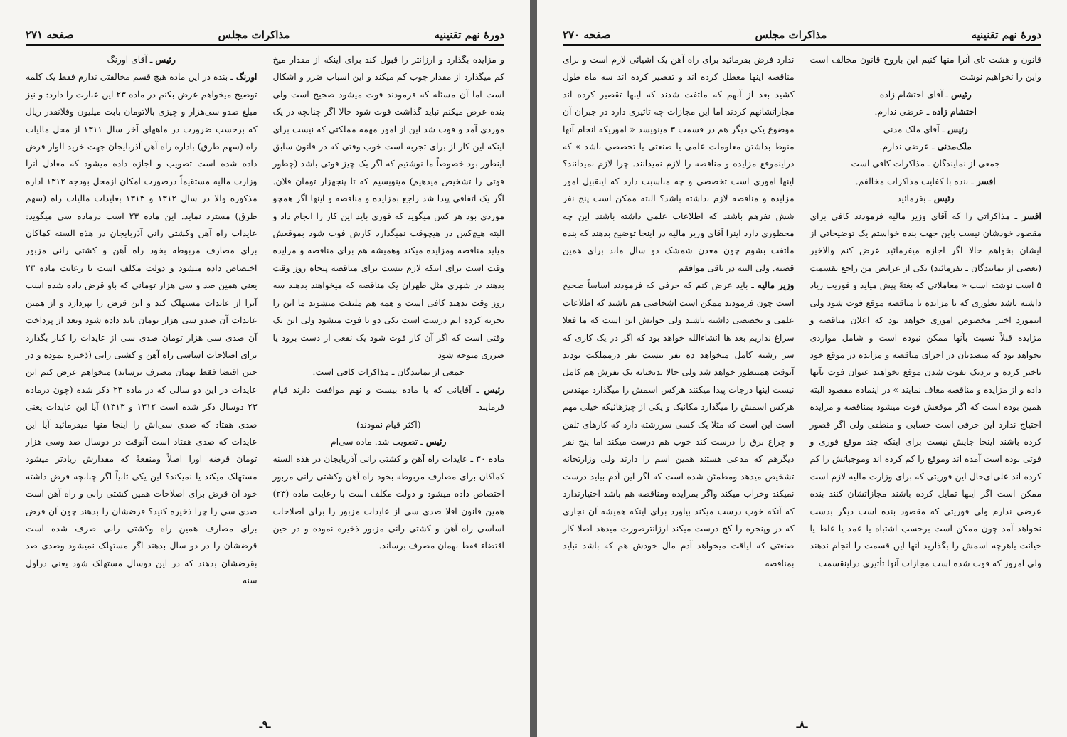دورهٔ نهم تقنینیه مذاکرات مجلس صفحه ۲۷۰
قانون و هشت تای آنرا منها کنیم این باروح قانون مخالف است واین را نخواهیم نوشت
رئیس ـ آقای احتشام زاده
احتشام زاده ـ عرضی ندارم.
رئیس ـ آقای ملک مدنی
ملک‌مدنی ـ عرضی ندارم.
جمعی از نمایندگان ـ مذاکرات کافی است
افسر ـ بنده با کفایت مذاکرات مخالفم.
رئیس ـ بفرمائید
افسر ـ مذاکراتی را که آقای وزیر مالیه فرمودند کافی برای مقصود خودشان نیست باین جهت بنده خواستم یک توضیحاتی از ایشان بخواهم حالا اگر اجازه میفرمائید عرض کنم والاخیر (بعضی از نمایندگان ـ بفرمائید) یکی از عرایض من راجع بقسمت ۵ است نوشته است « معاملاتی که بغتةً پیش میاید و فوریت زیاد داشته باشد بطوری که با مزایده یا مناقصه موقع فوت شود ولی اینمورد اخیر مخصوص اموری خواهد بود که اعلان مناقصه و مزایده قبلاً نسبت بآنها ممکن نبوده است و شامل مواردی نخواهد بود که متصدیان در اجرای مناقصه و مزایده در موقع خود تاخیر کرده و نزدیک بفوت شدن موقع بخواهند عنوان فوت بآنها داده و از مزایده و مناقصه معاف نمایند » در اینماده مقصود البته همین بوده است که اگر موقعش فوت میشود بمناقصه و مزایده احتیاج ندارد این حرفی است حسابی و منطقی ولی اگر قصور کرده باشند اینجا جایش نیست برای اینکه چند موقع فوری و فوتی بوده است آمده اند وموقع را کم کرده اند وموجباتش را کم کرده اند علی‌ای‌حال این فوریتی که برای وزارت مالیه لازم است ممکن است اگر اینها تمایل کرده باشند مجازاتشان کنند بنده عرضی ندارم ولی فوریتی که مقصود بنده است دیگر بدست نخواهد آمد چون ممکن است برحسب اشتباه یا عمد یا غلط یا خیانت یاهرچه اسمش را بگذارید آنها این قسمت را انجام ندهند ولی امروز که فوت شده است مجازات آنها تأثیری دراینقسمت
ندارد فرض بفرمائید برای راه آهن یک اشیائی لازم است و برای مناقصه اینها معطل کرده اند و تقصیر کرده اند سه ماه طول کشید بعد از آنهم که ملتفت شدند که اینها تقصیر کرده اند مجازاتشانهم کردند اما این مجازات چه تاثیری دارد در جبران آن موضوع یکی دیگر هم در قسمت ۳ مینویسد « اموریکه انجام آنها منوط بداشتن معلومات علمی یا صنعتی یا تخصصی باشد » که دراینموقع مزایده و مناقصه را لازم نمیدانند. چرا لازم نمیدانند؟ اینها اموری است تخصصی و چه مناسبت دارد که اینقبیل امور مزایده و مناقصه لازم نداشته باشد؟ البته ممکن است پنج نفر شش نفرهم باشند که اطلاعات علمی داشته باشند این چه محظوری دارد اینرا آقای وزیر مالیه در اینجا توضیح بدهند که بنده ملتفت بشوم چون معدن شمشک دو سال ماند برای همین قضیه. ولی البته در باقی موافقم
وزیر مالیه ـ باید عرض کنم که حرفی که فرمودند اساساً صحیح است چون فرمودند ممکن است اشخاصی هم باشند که اطلاعات علمی و تخصصی داشته باشند ولی جوابش این است که ما فعلا سراغ نداریم بعد ها انشاءالله خواهد بود که اگر در یک کاری که سر رشته کامل میخواهد ده نفر بیست نفر درمملکت بودند آنوقت همینطور خواهد شد ولی حالا بدبختانه یک نفرش هم کامل نیست اینها درجات پیدا میکنند هرکس اسمش را میگذارد مهندس هرکس اسمش را میگذارد مکانیک و یکی از چیزهائیکه خیلی مهم است این است که مثلا یک کسی سررشته دارد که کارهای تلفن و چراغ برق را درست کند خوب هم درست میکند اما پنج نفر دیگرهم که مدعی هستند همین اسم را دارند ولی وزارتخانه تشخیص میدهد ومطمئن شده است که اگر این آدم بیاید درست نمیکند وخراب میکند واگر بمزایده ومناقصه هم باشد اختیارندارد که آنکه خوب درست میکند بیاورد برای اینکه همیشه آن نجاری که در وپنجره را کج درست میکند ارزانترصورت میدهد اصلا کار صنعتی که لیاقت میخواهد آدم مال خودش هم که باشد نباید بمناقصه
ـ۸ـ
دورهٔ نهم تقنینیه مذاکرات مجلس صفحه ۲۷۱
و مزایده بگذارد و ارزانتر را قبول کند برای اینکه از مقدار میخ کم میگذارد از مقدار چوب کم میکند و این اسباب ضرر و اشکال است اما آن مسئله که فرمودند فوت میشود صحیح است ولی بنده عرض میکنم نباید گذاشت فوت شود حالا اگر چنانچه در یک موردی آمد و فوت شد این از امور مهمه مملکتی که نیست برای اینکه این کار از برای تجربه است خوب وقتی که در قانون سابق اینطور بود خصوصاً ما نوشتیم که اگر یک چیز فوتی باشد (چطور فوتی را تشخیص میدهیم) مینویسیم که تا پنجهزار تومان فلان. اگر یک اتفاقی پیدا شد راجع بمزایده و مناقصه و اینها اگر همچو موردی بود هر کس میگوید که فوری باید این کار را انجام داد و البته هیچ‌کس در هیچوقت نمیگذارد کارش فوت شود بموقعش میاید مناقصه ومزایده میکند وهمیشه هم برای مناقصه و مزایده وقت است برای اینکه لازم نیست برای مناقصه پنجاه روز وقت بدهند در شهری مثل طهران یک مناقصه که میخواهند بدهند سه روز وقت بدهند کافی است و همه هم ملتفت میشوند ما این را تجربه کرده ایم درست است یکی دو تا فوت میشود ولی این یک وقتی است که اگر آن کار فوت شود یک نفعی از دست برود یا ضرری متوجه شود
جمعی از نمایندگان ـ مذاکرات کافی است.
رئیس ـ آقایانی که با ماده بیست و نهم موافقت دارند قیام فرمایند
(اکثر قیام نمودند)
رئیس ـ تصویب شد. ماده سی‌ام
ماده ۳۰ ـ عایدات راه آهن و کشتی رانی آذربایجان در هذه السنه کماکان برای مصارف مربوطه بخود راه آهن وکشتی رانی مزبور اختصاص داده میشود و دولت مکلف است با رعایت ماده (۲۳) همین قانون اقلا صدی سی از عایدات مزبور را برای اصلاحات اساسی راه آهن و کشتی رانی مزبور ذخیره نموده و در حین اقتضاء فقط بهمان مصرف برساند.
رئیس ـ آقای اورنگ
اورنگ ـ بنده در این ماده هیچ قسم مخالفتی ندارم فقط یک کلمه توضیح میخواهم عرض بکنم در ماده ۲۳ این عبارت را دارد: و نیز مبلغ صدو سی‌هزار و چیزی بالاتومان بابت میلیون وفلانقدر ریال که برحسب ضرورت در ماههای آخر سال ۱۳۱۱ از محل مالیات راه (سهم طرق) باداره راه آهن آذربایجان جهت خرید الوار قرض داده شده است تصویب و اجازه داده میشود که معادل آنرا وزارت مالیه مستقیماً درصورت امکان ازمحل بودجه ۱۳۱۲ اداره مذکوره والا در سال ۱۳۱۲ و ۱۳۱۳ بعایدات مالیات راه (سهم طرق) مسترد نماید. این ماده ۲۳ است درماده سی میگوید: عایدات راه آهن وکشتی رانی آذربایجان در هذه السنه کماکان برای مصارف مربوطه بخود راه آهن و کشتی رانی مزبور اختصاص داده میشود و دولت مکلف است با رعایت ماده ۲۳ یعنی همین صد و سی هزار تومانی که باو قرض داده شده است آنرا از عایدات مستهلک کند و این قرض را بپردازد و از همین عایدات آن صدو سی هزار تومان باید داده شود وبعد از پرداخت آن صدی سی هزار تومان صدی سی از عایدات را کنار بگذارد برای اصلاحات اساسی راه آهن و کشتی رانی (ذخیره نموده و در حین اقتضا فقط بهمان مصرف برساند) میخواهم عرض کنم این عایدات در این دو سالی که در ماده ۲۳ ذکر شده (چون درماده ۲۳ دوسال ذکر شده است ۱۳۱۲ و ۱۳۱۳) آیا این عایدات یعنی صدی هفتاد که صدی سی‌اش را اینجا منها میفرمائید آیا این عایدات که صدی هفتاد است آنوقت در دوسال صد وسی هزار تومان قرضه اورا اصلاً ومنفعةً که مقدارش زیادتر میشود مستهلک میکند یا نمیکند؟ این یکی ثانیاً اگر چنانچه قرض داشته خود آن قرض برای اصلاحات همین کشتی رانی و راه آهن است صدی سی را چرا ذخیره کنید؟ قرضشان را بدهند چون آن قرض برای مصارف همین راه وکشتی رانی صرف شده است قرضشان را در دو سال بدهند اگر مستهلک نمیشود وصدی صد بقرضشان بدهند که در این دوسال مستهلک شود یعنی دراول سنه
ـ۹ـ